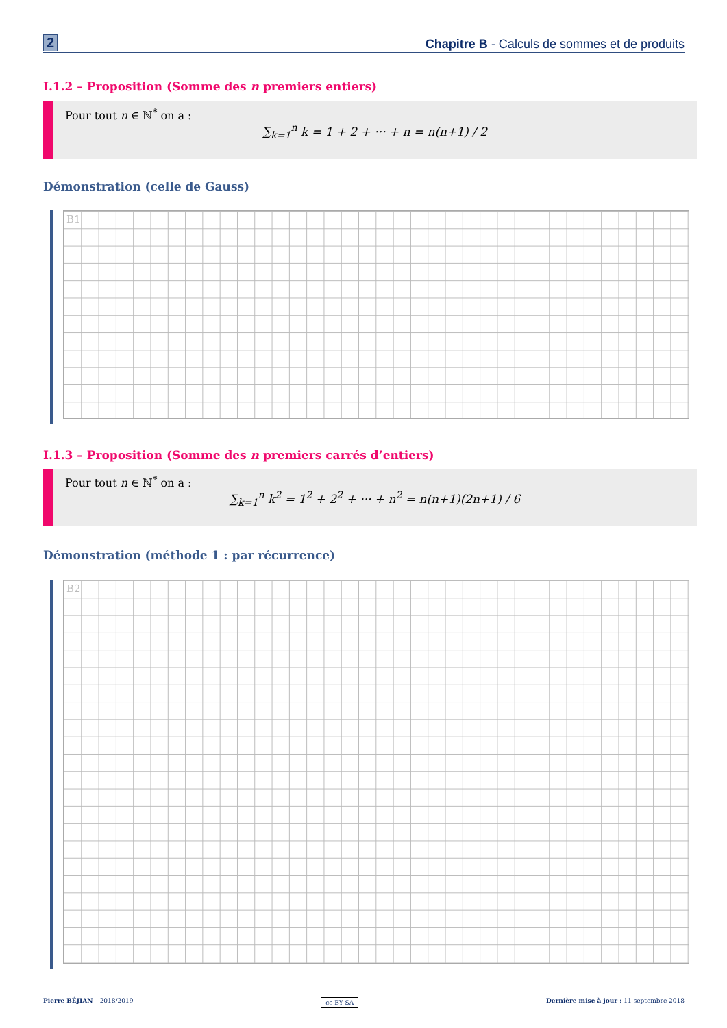2 Chapitre B - Calculs de sommes et de produits
I.1.2 – Proposition (Somme des n premiers entiers)
Pour tout n ∈ ℕ<sup>*</sup> on a :
∑<sub>k=1</sub><sup>n</sup> k = 1 + 2 + ··· + n = n(n+1) / 2
Démonstration (celle de Gauss)
B1
I.1.3 – Proposition (Somme des n premiers carrés d’entiers)
Pour tout n ∈ ℕ<sup>*</sup> on a :
∑<sub>k=1</sub><sup>n</sup> k<sup>2</sup> = 1<sup>2</sup> + 2<sup>2</sup> + ··· + n<sup>2</sup> = n(n+1)(2n+1) / 6
Démonstration (méthode 1 : par récurrence)
B2
Pierre BÉJIAN – 2018/2019 cc BY SA Dernière mise à jour : 11 septembre 2018